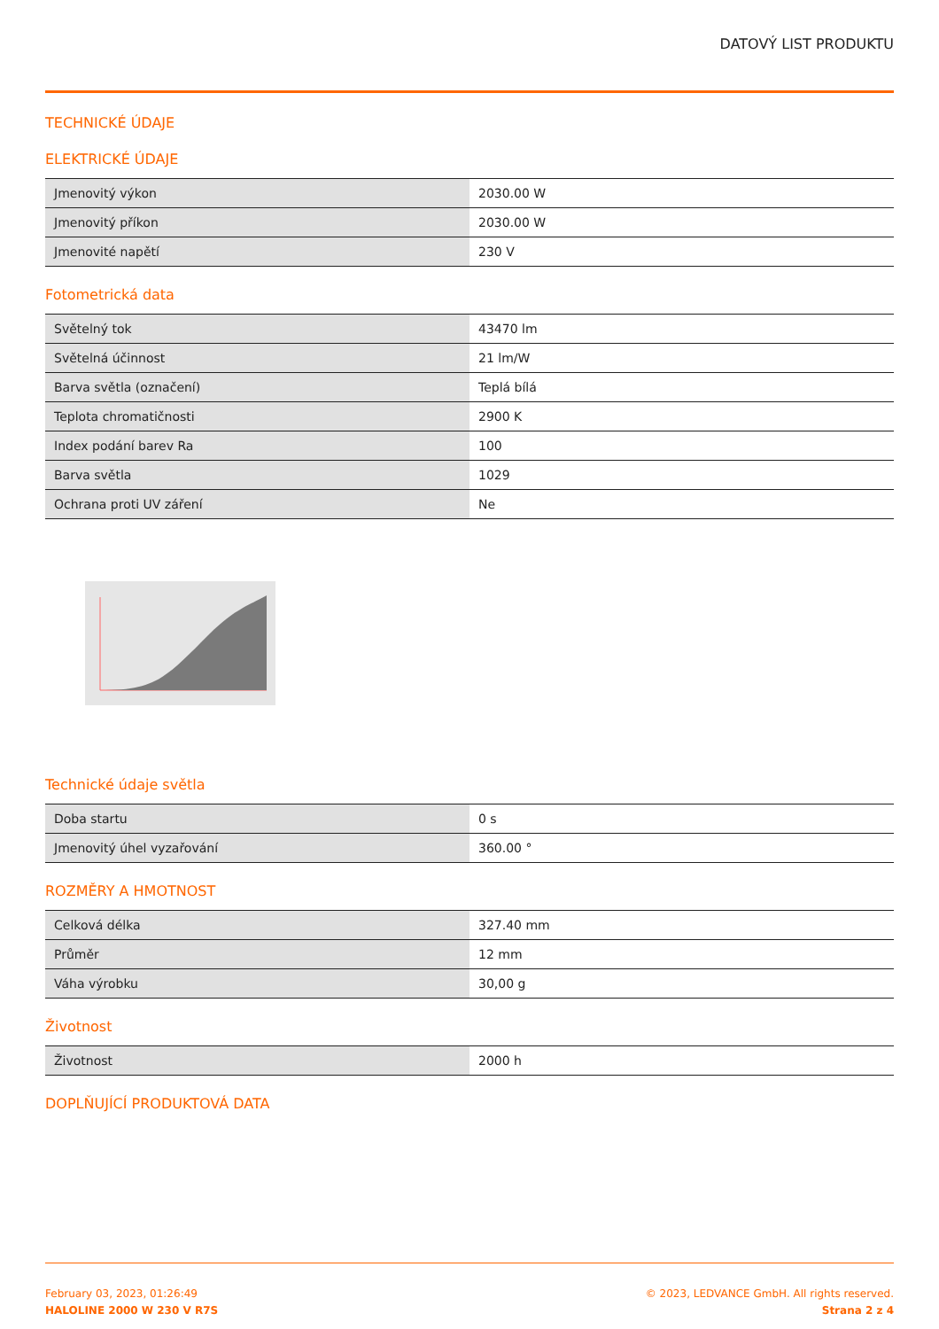DATOVÝ LIST PRODUKTU
TECHNICKÉ ÚDAJE
ELEKTRICKÉ ÚDAJE
| Jmenovitý výkon | 2030.00 W |
| Jmenovitý příkon | 2030.00 W |
| Jmenovité napětí | 230 V |
Fotometrická data
| Světelný tok | 43470 lm |
| Světelná účinnost | 21 lm/W |
| Barva světla (označení) | Teplá bílá |
| Teplota chromatičnosti | 2900 K |
| Index podání barev Ra | 100 |
| Barva světla | 1029 |
| Ochrana proti UV záření | Ne |
Technické údaje světla
| Doba startu | 0 s |
| Jmenovitý úhel vyzařování | 360.00 ° |
ROZMĚRY A HMOTNOST
| Celková délka | 327.40 mm |
| Průměr | 12 mm |
| Váha výrobku | 30,00 g |
Životnost
| Životnost | 2000 h |
DOPLŇUJÍCÍ PRODUKTOVÁ DATA
February 03, 2023, 01:26:49
HALOLINE 2000 W 230 V R7S
© 2023, LEDVANCE GmbH. All rights reserved.
Strana 2 z 4